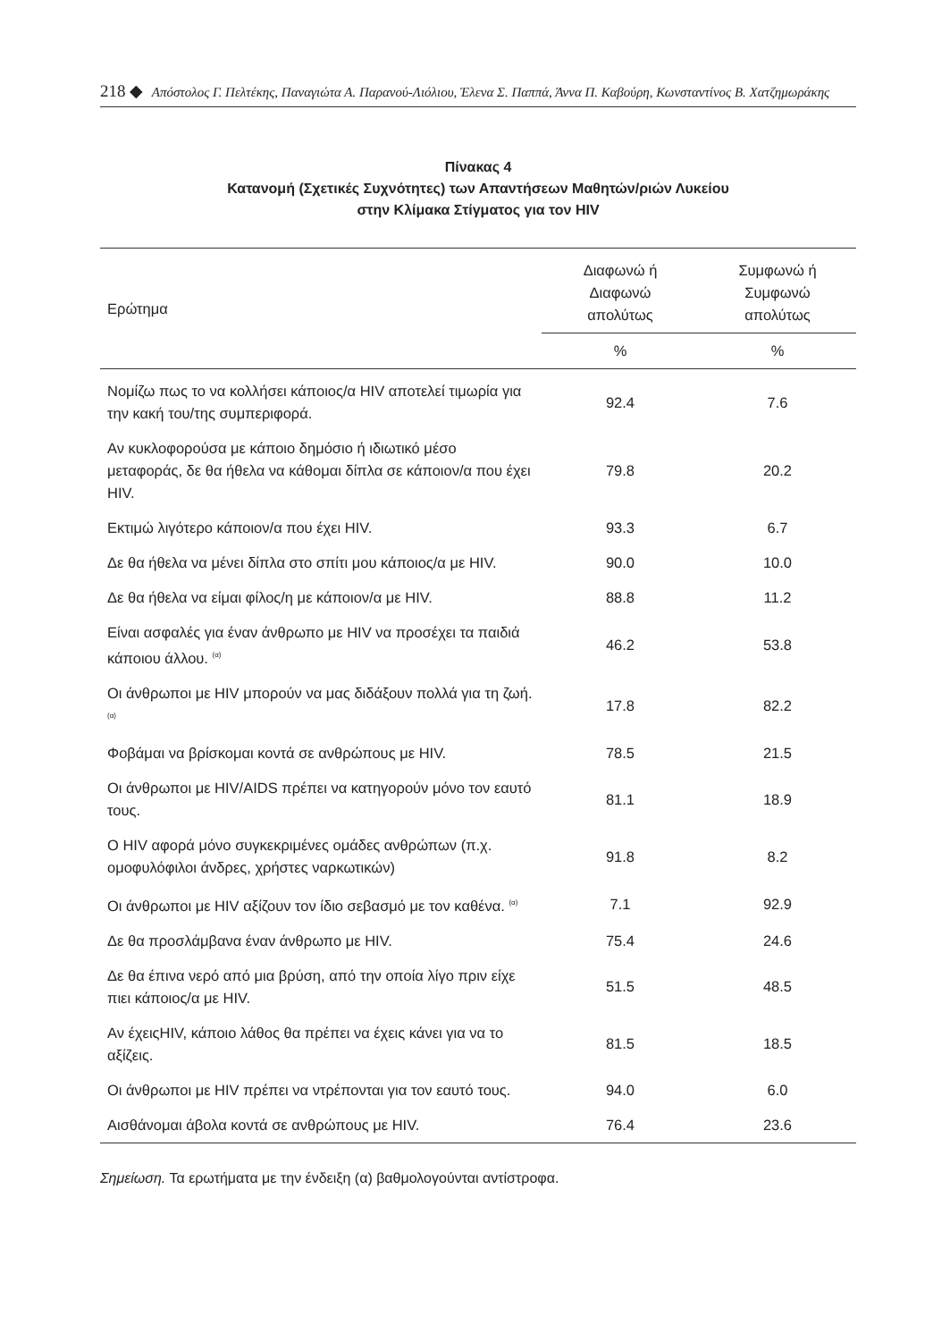218 ◆ Απόστολος Γ. Πελτέκης, Παναγιώτα Α. Παρανού-Λιόλιου, Έλενα Σ. Παππά, Άννα Π. Καβούρη, Κωνσταντίνος Β. Χατζημωράκης
Πίνακας 4
Κατανομή (Σχετικές Συχνότητες) των Απαντήσεων Μαθητών/ριών Λυκείου
στην Κλίμακα Στίγματος για τον HIV
| Ερώτημα | Διαφωνώ ή Διαφωνώ απολύτως | Συμφωνώ ή Συμφωνώ απολύτως |
| --- | --- | --- |
| | % | % |
| Νομίζω πως το να κολλήσει κάποιος/α HIV αποτελεί τιμωρία για την κακή του/της συμπεριφορά. | 92.4 | 7.6 |
| Αν κυκλοφορούσα με κάποιο δημόσιο ή ιδιωτικό μέσο μεταφοράς, δε θα ήθελα να κάθομαι δίπλα σε κάποιον/α που έχει HIV. | 79.8 | 20.2 |
| Εκτιμώ λιγότερο κάποιον/α που έχει HIV. | 93.3 | 6.7 |
| Δε θα ήθελα να μένει δίπλα στο σπίτι μου κάποιος/α με HIV. | 90.0 | 10.0 |
| Δε θα ήθελα να είμαι φίλος/η με κάποιον/α με HIV. | 88.8 | 11.2 |
| Είναι ασφαλές για έναν άνθρωπο με HIV να προσέχει τα παιδιά κάποιου άλλου. <sup>(α)</sup> | 46.2 | 53.8 |
| Οι άνθρωποι με HIV μπορούν να μας διδάξουν πολλά για τη ζωή. <sup>(α)</sup> | 17.8 | 82.2 |
| Φοβάμαι να βρίσκομαι κοντά σε ανθρώπους με HIV. | 78.5 | 21.5 |
| Οι άνθρωποι με HIV/AIDS πρέπει να κατηγορούν μόνο τον εαυτό τους. | 81.1 | 18.9 |
| Ο HIV αφορά μόνο συγκεκριμένες ομάδες ανθρώπων (π.χ. ομοφυλόφιλοι άνδρες, χρήστες ναρκωτικών) | 91.8 | 8.2 |
| Οι άνθρωποι με HIV αξίζουν τον ίδιο σεβασμό με τον καθένα. <sup>(α)</sup> | 7.1 | 92.9 |
| Δε θα προσλάμβανα έναν άνθρωπο με HIV. | 75.4 | 24.6 |
| Δε θα έπινα νερό από μια βρύση, από την οποία λίγο πριν είχε πιει κάποιος/α με HIV. | 51.5 | 48.5 |
| Αν έχειςHIV, κάποιο λάθος θα πρέπει να έχεις κάνει για να το αξίζεις. | 81.5 | 18.5 |
| Οι άνθρωποι με HIV πρέπει να ντρέπονται για τον εαυτό τους. | 94.0 | 6.0 |
| Αισθάνομαι άβολα κοντά σε ανθρώπους με HIV. | 76.4 | 23.6 |
Σημείωση. Τα ερωτήματα με την ένδειξη (α) βαθμολογούνται αντίστροφα.